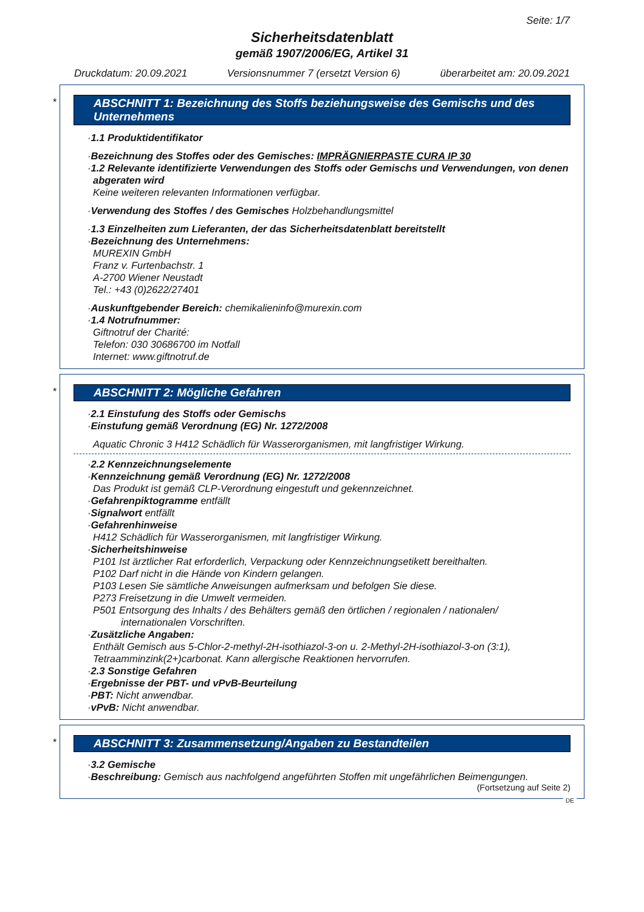Seite: 1/7
Sicherheitsdatenblatt
gemäß 1907/2006/EG, Artikel 31
Druckdatum: 20.09.2021 Versionsnummer 7 (ersetzt Version 6) überarbeitet am: 20.09.2021
*
ABSCHNITT 1: Bezeichnung des Stoffs beziehungsweise des Gemischs und des Unternehmens
·1.1 Produktidentifikator
·Bezeichnung des Stoffes oder des Gemisches: IMPRÄGNIERPASTE CURA IP 30
·1.2 Relevante identifizierte Verwendungen des Stoffs oder Gemischs und Verwendungen, von denen abgeraten wird
Keine weiteren relevanten Informationen verfügbar.
·Verwendung des Stoffes / des Gemisches Holzbehandlungsmittel
·1.3 Einzelheiten zum Lieferanten, der das Sicherheitsdatenblatt bereitstellt
·Bezeichnung des Unternehmens:
MUREXIN GmbH
Franz v. Furtenbachstr. 1
A-2700 Wiener Neustadt
Tel.: +43 (0)2622/27401
·Auskunftgebender Bereich: chemikalieninfo@murexin.com
·1.4 Notrufnummer:
Giftnotruf der Charité:
Telefon: 030 30686700 im Notfall
Internet: www.giftnotruf.de
*
ABSCHNITT 2: Mögliche Gefahren
·2.1 Einstufung des Stoffs oder Gemischs
·Einstufung gemäß Verordnung (EG) Nr. 1272/2008
Aquatic Chronic 3 H412 Schädlich für Wasserorganismen, mit langfristiger Wirkung.
·2.2 Kennzeichnungselemente
·Kennzeichnung gemäß Verordnung (EG) Nr. 1272/2008
Das Produkt ist gemäß CLP-Verordnung eingestuft und gekennzeichnet.
·Gefahrenpiktogramme entfällt
·Signalwort entfällt
·Gefahrenhinweise
H412 Schädlich für Wasserorganismen, mit langfristiger Wirkung.
·Sicherheitshinweise
P101 Ist ärztlicher Rat erforderlich, Verpackung oder Kennzeichnungsetikett bereithalten.
P102 Darf nicht in die Hände von Kindern gelangen.
P103 Lesen Sie sämtliche Anweisungen aufmerksam und befolgen Sie diese.
P273 Freisetzung in die Umwelt vermeiden.
P501 Entsorgung des Inhalts / des Behälters gemäß den örtlichen / regionalen / nationalen/
internationalen Vorschriften.
·Zusätzliche Angaben:
Enthält Gemisch aus 5-Chlor-2-methyl-2H-isothiazol-3-on u. 2-Methyl-2H-isothiazol-3-on (3:1), Tetraamminzink(2+)carbonat. Kann allergische Reaktionen hervorrufen.
·2.3 Sonstige Gefahren
·Ergebnisse der PBT- und vPvB-Beurteilung
·PBT: Nicht anwendbar.
·vPvB: Nicht anwendbar.
*
ABSCHNITT 3: Zusammensetzung/Angaben zu Bestandteilen
·3.2 Gemische
·Beschreibung: Gemisch aus nachfolgend angeführten Stoffen mit ungefährlichen Beimengungen.
(Fortsetzung auf Seite 2)
DE